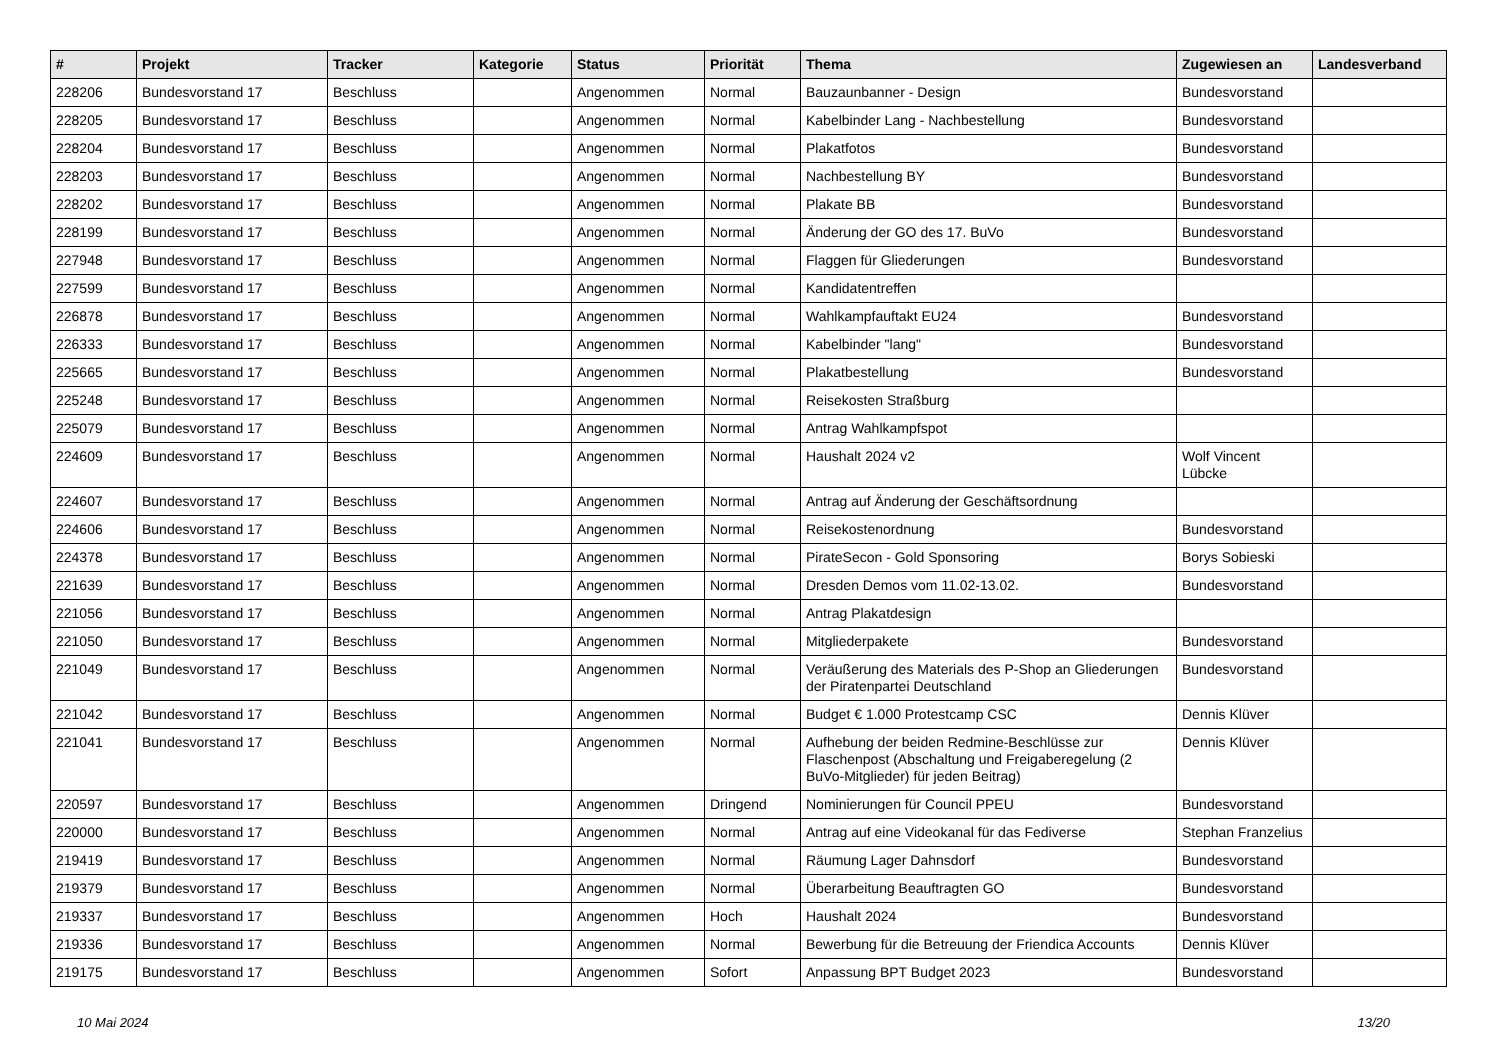| # | Projekt | Tracker | Kategorie | Status | Priorität | Thema | Zugewiesen an | Landesverband |
| --- | --- | --- | --- | --- | --- | --- | --- | --- |
| 228206 | Bundesvorstand 17 | Beschluss | | Angenommen | Normal | Bauzaunbanner - Design | Bundesvorstand | |
| 228205 | Bundesvorstand 17 | Beschluss | | Angenommen | Normal | Kabelbinder Lang - Nachbestellung | Bundesvorstand | |
| 228204 | Bundesvorstand 17 | Beschluss | | Angenommen | Normal | Plakatfotos | Bundesvorstand | |
| 228203 | Bundesvorstand 17 | Beschluss | | Angenommen | Normal | Nachbestellung BY | Bundesvorstand | |
| 228202 | Bundesvorstand 17 | Beschluss | | Angenommen | Normal | Plakate BB | Bundesvorstand | |
| 228199 | Bundesvorstand 17 | Beschluss | | Angenommen | Normal | Änderung der GO des 17. BuVo | Bundesvorstand | |
| 227948 | Bundesvorstand 17 | Beschluss | | Angenommen | Normal | Flaggen für Gliederungen | Bundesvorstand | |
| 227599 | Bundesvorstand 17 | Beschluss | | Angenommen | Normal | Kandidatentreffen | | |
| 226878 | Bundesvorstand 17 | Beschluss | | Angenommen | Normal | Wahlkampfauftakt EU24 | Bundesvorstand | |
| 226333 | Bundesvorstand 17 | Beschluss | | Angenommen | Normal | Kabelbinder "lang" | Bundesvorstand | |
| 225665 | Bundesvorstand 17 | Beschluss | | Angenommen | Normal | Plakatbestellung | Bundesvorstand | |
| 225248 | Bundesvorstand 17 | Beschluss | | Angenommen | Normal | Reisekosten Straßburg | | |
| 225079 | Bundesvorstand 17 | Beschluss | | Angenommen | Normal | Antrag Wahlkampfspot | | |
| 224609 | Bundesvorstand 17 | Beschluss | | Angenommen | Normal | Haushalt 2024 v2 | Wolf Vincent Lübcke | |
| 224607 | Bundesvorstand 17 | Beschluss | | Angenommen | Normal | Antrag auf Änderung der Geschäftsordnung | | |
| 224606 | Bundesvorstand 17 | Beschluss | | Angenommen | Normal | Reisekostenordnung | Bundesvorstand | |
| 224378 | Bundesvorstand 17 | Beschluss | | Angenommen | Normal | PirateSecon - Gold Sponsoring | Borys Sobieski | |
| 221639 | Bundesvorstand 17 | Beschluss | | Angenommen | Normal | Dresden Demos vom 11.02-13.02. | Bundesvorstand | |
| 221056 | Bundesvorstand 17 | Beschluss | | Angenommen | Normal | Antrag Plakatdesign | | |
| 221050 | Bundesvorstand 17 | Beschluss | | Angenommen | Normal | Mitgliederpakete | Bundesvorstand | |
| 221049 | Bundesvorstand 17 | Beschluss | | Angenommen | Normal | Veräußerung des Materials des P-Shop an Gliederungen der Piratenpartei Deutschland | Bundesvorstand | |
| 221042 | Bundesvorstand 17 | Beschluss | | Angenommen | Normal | Budget € 1.000 Protestcamp CSC | Dennis Klüver | |
| 221041 | Bundesvorstand 17 | Beschluss | | Angenommen | Normal | Aufhebung der beiden Redmine-Beschlüsse zur Flaschenpost (Abschaltung und Freigaberegelung (2 BuVo-Mitglieder) für jeden Beitrag) | Dennis Klüver | |
| 220597 | Bundesvorstand 17 | Beschluss | | Angenommen | Dringend | Nominierungen für Council PPEU | Bundesvorstand | |
| 220000 | Bundesvorstand 17 | Beschluss | | Angenommen | Normal | Antrag auf eine Videokanal für das Fediverse | Stephan Franzelius | |
| 219419 | Bundesvorstand 17 | Beschluss | | Angenommen | Normal | Räumung Lager Dahnsdorf | Bundesvorstand | |
| 219379 | Bundesvorstand 17 | Beschluss | | Angenommen | Normal | Überarbeitung Beauftragten GO | Bundesvorstand | |
| 219337 | Bundesvorstand 17 | Beschluss | | Angenommen | Hoch | Haushalt 2024 | Bundesvorstand | |
| 219336 | Bundesvorstand 17 | Beschluss | | Angenommen | Normal | Bewerbung für die Betreuung der Friendica Accounts | Dennis Klüver | |
| 219175 | Bundesvorstand 17 | Beschluss | | Angenommen | Sofort | Anpassung BPT Budget 2023 | Bundesvorstand | |
10 Mai 2024 13/20